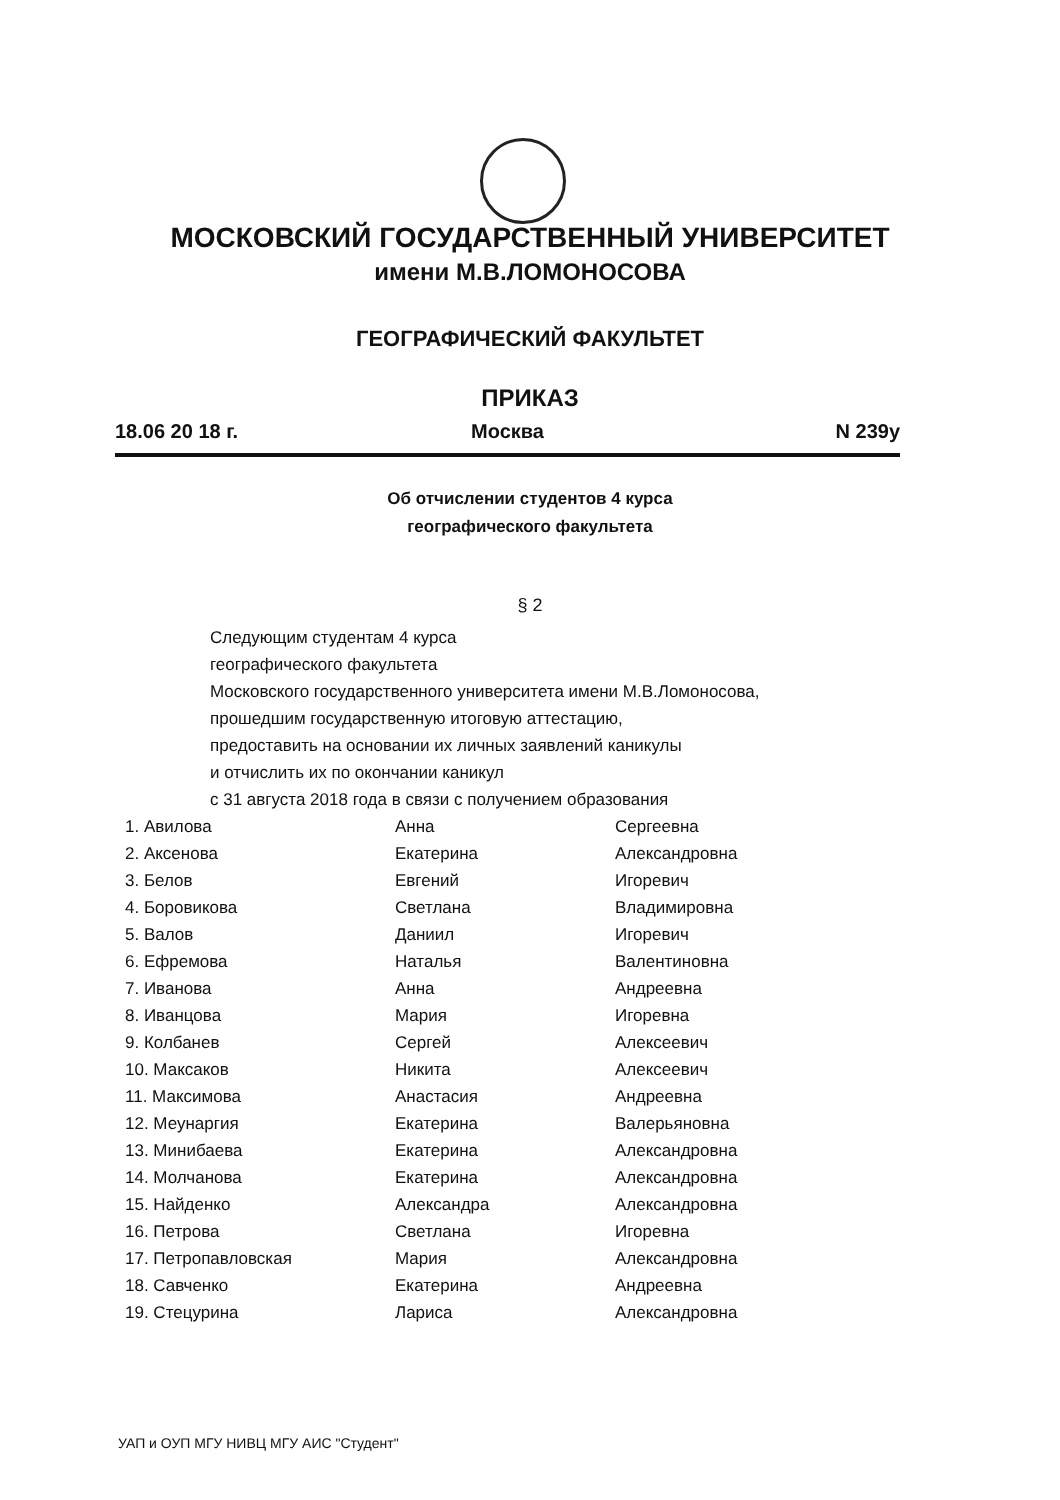МОСКОВСКИЙ ГОСУДАРСТВЕННЫЙ УНИВЕРСИТЕТ
имени М.В.ЛОМОНОСОВА
ГЕОГРАФИЧЕСКИЙ ФАКУЛЬТЕТ
ПРИКАЗ
18.06 20 18 г. Москва N 239у
Об отчислении студентов 4 курса
географического факультета
§ 2
Следующим студентам 4 курса
географического факультета
Московского государственного университета имени М.В.Ломоносова,
прошедшим государственную итоговую аттестацию,
предоставить на основании их личных заявлений каникулы
и отчислить их по окончании каникул
с 31 августа 2018 года в связи с получением образования
| 1. Авилова | Анна | Сергеевна |
| 2. Аксенова | Екатерина | Александровна |
| 3. Белов | Евгений | Игоревич |
| 4. Боровикова | Светлана | Владимировна |
| 5. Валов | Даниил | Игоревич |
| 6. Ефремова | Наталья | Валентиновна |
| 7. Иванова | Анна | Андреевна |
| 8. Иванцова | Мария | Игоревна |
| 9. Колбанев | Сергей | Алексеевич |
| 10. Максаков | Никита | Алексеевич |
| 11. Максимова | Анастасия | Андреевна |
| 12. Меунаргия | Екатерина | Валерьяновна |
| 13. Минибаева | Екатерина | Александровна |
| 14. Молчанова | Екатерина | Александровна |
| 15. Найденко | Александра | Александровна |
| 16. Петрова | Светлана | Игоревна |
| 17. Петропавловская | Мария | Александровна |
| 18. Савченко | Екатерина | Андреевна |
| 19. Стецурина | Лариса | Александровна |
УАП и ОУП МГУ НИВЦ МГУ АИС "Студент"